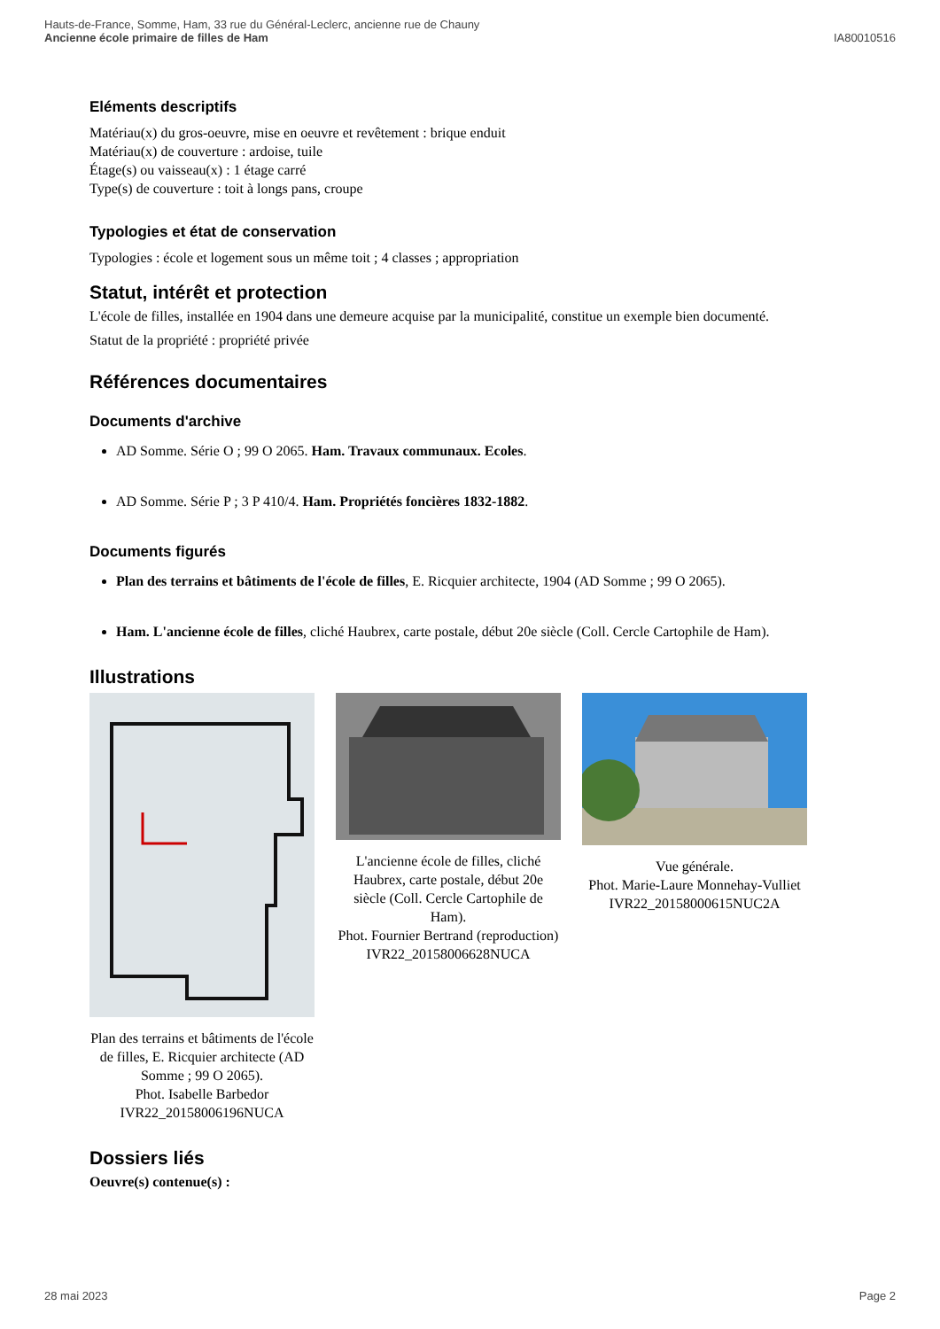Hauts-de-France, Somme, Ham, 33 rue du Général-Leclerc, ancienne rue de Chauny
Ancienne école primaire de filles de Ham
IA80010516
Eléments descriptifs
Matériau(x) du gros-oeuvre, mise en oeuvre et revêtement : brique enduit
Matériau(x) de couverture : ardoise, tuile
Étage(s) ou vaisseau(x) : 1 étage carré
Type(s) de couverture : toit à longs pans, croupe
Typologies et état de conservation
Typologies : école et logement sous un même toit ; 4 classes ; appropriation
Statut, intérêt et protection
L'école de filles, installée en 1904 dans une demeure acquise par la municipalité, constitue un exemple bien documenté.
Statut de la propriété : propriété privée
Références documentaires
Documents d'archive
AD Somme. Série O ; 99 O 2065. Ham. Travaux communaux. Ecoles.
AD Somme. Série P ; 3 P 410/4. Ham. Propriétés foncières 1832-1882.
Documents figurés
Plan des terrains et bâtiments de l'école de filles, E. Ricquier architecte, 1904 (AD Somme ; 99 O 2065).
Ham. L'ancienne école de filles, cliché Haubrex, carte postale, début 20e siècle (Coll. Cercle Cartophile de Ham).
Illustrations
Plan des terrains et bâtiments de l'école de filles, E. Ricquier architecte (AD Somme ; 99 O 2065).
Phot. Isabelle Barbedor
IVR22_20158006196NUCA
L'ancienne école de filles, cliché Haubrex, carte postale, début 20e siècle (Coll. Cercle Cartophile de Ham).
Phot. Fournier Bertrand (reproduction)
IVR22_20158006628NUCA
Vue générale.
Phot. Marie-Laure Monnehay-Vulliet
IVR22_20158000615NUC2A
Dossiers liés
Oeuvre(s) contenue(s) :
28 mai 2023 Page 2